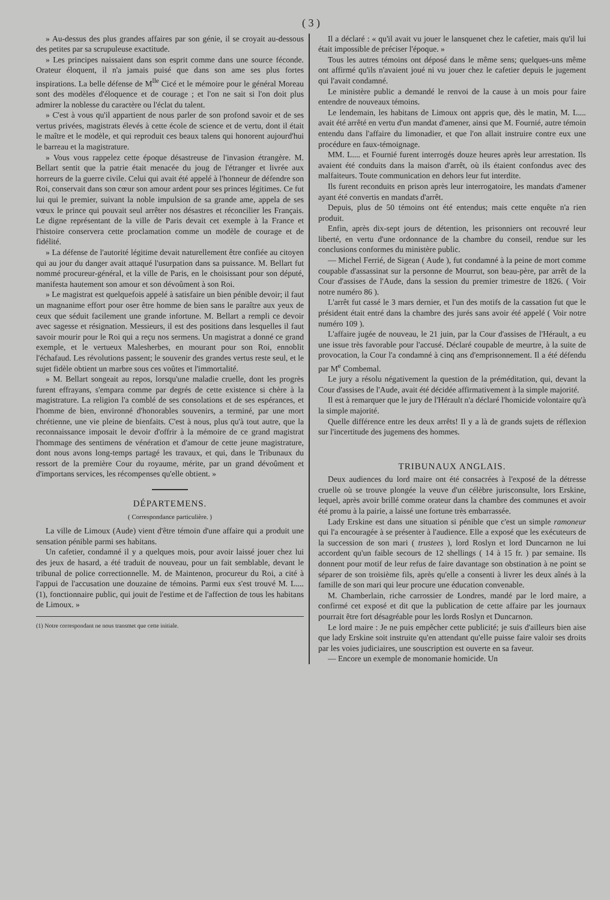( 3 )
» Au-dessus des plus grandes affaires par son génie, il se croyait au-dessous des petites par sa scrupuleuse exactitude.
» Les principes naissaient dans son esprit comme dans une source féconde. Orateur éloquent, il n'a jamais puisé que dans son ame ses plus fortes inspirations. La belle défense de M<sup>lle</sup> Cicé et le mémoire pour le général Moreau sont des modèles d'éloquence et de courage ; et l'on ne sait si l'on doit plus admirer la noblesse du caractère ou l'éclat du talent.
» C'est à vous qu'il appartient de nous parler de son profond savoir et de ses vertus privées, magistrats élevés à cette école de science et de vertu, dont il était le maître et le modèle, et qui reproduit ces beaux talens qui honorent aujourd'hui le barreau et la magistrature.
» Vous vous rappelez cette époque désastreuse de l'invasion étrangère. M. Bellart sentit que la patrie était menacée du joug de l'étranger et livrée aux horreurs de la guerre civile. Celui qui avait été appelé à l'honneur de défendre son Roi, conservait dans son cœur son amour ardent pour ses princes légitimes. Ce fut lui qui le premier, suivant la noble impulsion de sa grande ame, appela de ses vœux le prince qui pouvait seul arrêter nos désastres et réconcilier les Français. Le digne représentant de la ville de Paris devait cet exemple à la France et l'histoire conservera cette proclamation comme un modèle de courage et de fidélité.
» La défense de l'autorité légitime devait naturellement être confiée au citoyen qui au jour du danger avait attaqué l'usurpation dans sa puissance. M. Bellart fut nommé procureur-général, et la ville de Paris, en le choisissant pour son député, manifesta hautement son amour et son dévoûment à son Roi.
» Le magistrat est quelquefois appelé à satisfaire un bien pénible devoir; il faut un magnanime effort pour oser être homme de bien sans le paraître aux yeux de ceux que séduit facilement une grande infortune. M. Bellart a rempli ce devoir avec sagesse et résignation. Messieurs, il est des positions dans lesquelles il faut savoir mourir pour le Roi qui a reçu nos sermens. Un magistrat a donné ce grand exemple, et le vertueux Malesherbes, en mourant pour son Roi, ennoblit l'échafaud. Les révolutions passent; le souvenir des grandes vertus reste seul, et le sujet fidèle obtient un marbre sous ces voûtes et l'immortalité.
» M. Bellart songeait au repos, lorsqu'une maladie cruelle, dont les progrès furent effrayans, s'empara comme par degrés de cette existence si chère à la magistrature. La religion l'a comblé de ses consolations et de ses espérances, et l'homme de bien, environné d'honorables souvenirs, a terminé, par une mort chrétienne, une vie pleine de bienfaits. C'est à nous, plus qu'à tout autre, que la reconnaissance imposait le devoir d'offrir à la mémoire de ce grand magistrat l'hommage des sentimens de vénération et d'amour de cette jeune magistrature, dont nous avons long-temps partagé les travaux, et qui, dans le Tribunaux du ressort de la première Cour du royaume, mérite, par un grand dévoûment et d'importans services, les récompenses qu'elle obtient. »
DÉPARTEMENS.
( Correspondance particulière. )
La ville de Limoux (Aude) vient d'être témoin d'une affaire qui a produit une sensation pénible parmi ses habitans.
Un cafetier, condamné il y a quelques mois, pour avoir laissé jouer chez lui des jeux de hasard, a été traduit de nouveau, pour un fait semblable, devant le tribunal de police correctionnelle. M. de Maintenon, procureur du Roi, a cité à l'appui de l'accusation une douzaine de témoins. Parmi eux s'est trouvé M. L.... (1), fonctionnaire public, qui jouit de l'estime et de l'affection de tous les habitans de Limoux. »
(1) Notre correspondant ne nous transmet que cette initiale.
Il a déclaré : « qu'il avait vu jouer le lansquenet chez le cafetier, mais qu'il lui était impossible de préciser l'époque. »
Tous les autres témoins ont déposé dans le même sens; quelques-uns même ont affirmé qu'ils n'avaient joué ni vu jouer chez le cafetier depuis le jugement qui l'avait condamné.
Le ministère public a demandé le renvoi de la cause à un mois pour faire entendre de nouveaux témoins.
Le lendemain, les habitans de Limoux ont appris que, dès le matin, M. L.... avait été arrêté en vertu d'un mandat d'amener, ainsi que M. Fournié, autre témoin entendu dans l'affaire du limonadier, et que l'on allait instruire contre eux une procédure en faux-témoignage.
MM. L.... et Fournié furent interrogés douze heures après leur arrestation. Ils avaient été conduits dans la maison d'arrêt, où ils étaient confondus avec des malfaiteurs. Toute communication en dehors leur fut interdite.
Ils furent reconduits en prison après leur interrogatoire, les mandats d'amener ayant été convertis en mandats d'arrêt.
Depuis, plus de 50 témoins ont été entendus; mais cette enquête n'a rien produit.
Enfin, après dix-sept jours de détention, les prisonniers ont recouvré leur liberté, en vertu d'une ordonnance de la chambre du conseil, rendue sur les conclusions conformes du ministère public.
— Michel Ferrié, de Sigean ( Aude ), fut condamné à la peine de mort comme coupable d'assassinat sur la personne de Mourrut, son beau-père, par arrêt de la Cour d'assises de l'Aude, dans la session du premier trimestre de 1826. ( Voir notre numéro 86 ).
L'arrêt fut cassé le 3 mars dernier, et l'un des motifs de la cassation fut que le président était entré dans la chambre des jurés sans avoir été appelé ( Voir notre numéro 109 ).
L'affaire jugée de nouveau, le 21 juin, par la Cour d'assises de l'Hérault, a eu une issue très favorable pour l'accusé. Déclaré coupable de meurtre, à la suite de provocation, la Cour l'a condamné à cinq ans d'emprisonnement. Il a été défendu par M<sup>e</sup> Combemal.
Le jury a résolu négativement la question de la préméditation, qui, devant la Cour d'assises de l'Aude, avait été décidée affirmativement à la simple majorité.
Il est à remarquer que le jury de l'Hérault n'a déclaré l'homicide volontaire qu'à la simple majorité.
Quelle différence entre les deux arrêts! Il y a là de grands sujets de réflexion sur l'incertitude des jugemens des hommes.
TRIBUNAUX ANGLAIS.
Deux audiences du lord maire ont été consacrées à l'exposé de la détresse cruelle où se trouve plongée la veuve d'un célèbre jurisconsulte, lors Erskine, lequel, après avoir brillé comme orateur dans la chambre des communes et avoir été promu à la pairie, a laissé une fortune très embarrassée.
Lady Erskine est dans une situation si pénible que c'est un simple ramoneur qui l'a encouragée à se présenter à l'audience. Elle a exposé que les exécuteurs de la succession de son mari ( trustees ), lord Roslyn et lord Duncarnon ne lui accordent qu'un faible secours de 12 shellings ( 14 à 15 fr. ) par semaine. Ils donnent pour motif de leur refus de faire davantage son obstination à ne point se séparer de son troisième fils, après qu'elle a consenti à livrer les deux aînés à la famille de son mari qui leur procure une éducation convenable.
M. Chamberlain, riche carrossier de Londres, mandé par le lord maire, a confirmé cet exposé et dit que la publication de cette affaire par les journaux pourrait être fort désagréable pour les lords Roslyn et Duncarnon.
Le lord maire : Je ne puis empêcher cette publicité; je suis d'ailleurs bien aise que lady Erskine soit instruite qu'en attendant qu'elle puisse faire valoir ses droits par les voies judiciaires, une souscription est ouverte en sa faveur.
— Encore un exemple de monomanie homicide. Un